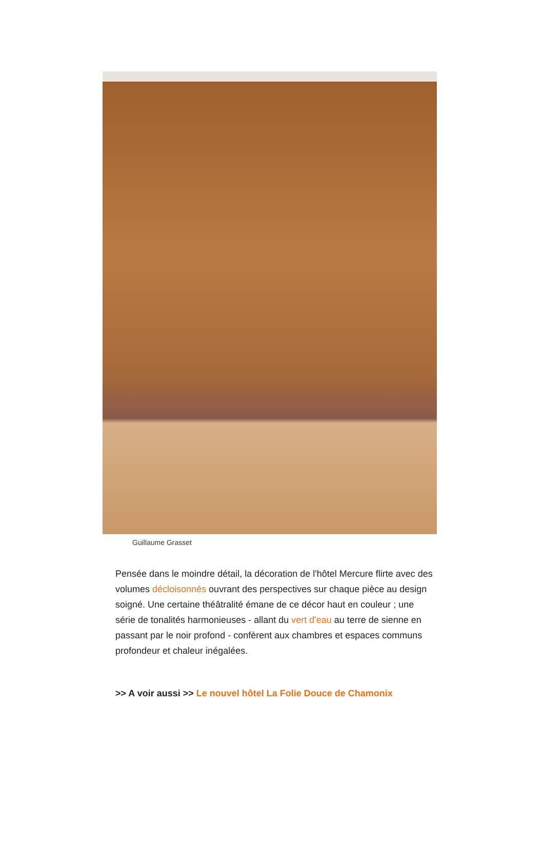Guillaume Grasset
Pensée dans le moindre détail, la décoration de l'hôtel Mercure flirte avec des volumes décloisonnés ouvrant des perspectives sur chaque pièce au design soigné. Une certaine théâtralité émane de ce décor haut en couleur ; une série de tonalités harmonieuses - allant du vert d'eau au terre de sienne en passant par le noir profond - confèrent aux chambres et espaces communs profondeur et chaleur inégalées.
>> A voir aussi >> Le nouvel hôtel La Folie Douce de Chamonix